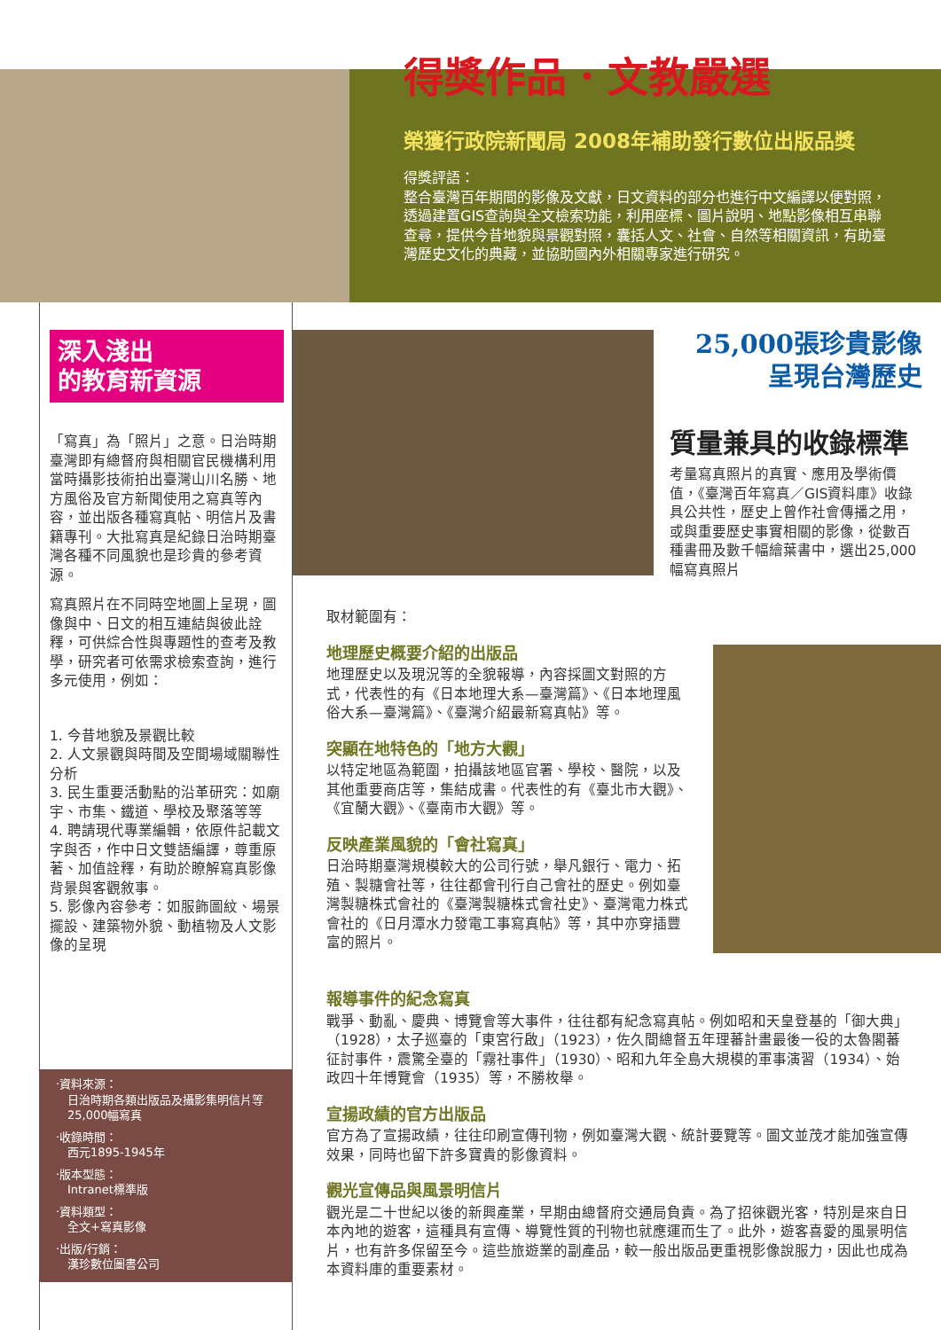得獎作品．文教嚴選
榮獲行政院新聞局 2008年補助發行數位出版品獎
得獎評語：
整合臺灣百年期間的影像及文獻，日文資料的部分也進行中文編譯以便對照，透過建置GIS查詢與全文檢索功能，利用座標、圖片說明、地點影像相互串聯查尋，提供今昔地貌與景觀對照，囊括人文、社會、自然等相關資訊，有助臺灣歷史文化的典藏，並協助國內外相關專家進行研究。
深入淺出
的教育新資源
「寫真」為「照片」之意。日治時期臺灣即有總督府與相關官民機構利用當時攝影技術拍出臺灣山川名勝、地方風俗及官方新聞使用之寫真等內容，並出版各種寫真帖、明信片及書籍專刊。大批寫真是紀錄日治時期臺灣各種不同風貌也是珍貴的參考資源。
寫真照片在不同時空地圖上呈現，圖像與中、日文的相互連結與彼此詮釋，可供綜合性與專題性的查考及教學，研究者可依需求檢索查詢，進行多元使用，例如：
1. 今昔地貌及景觀比較
2. 人文景觀與時間及空間場域關聯性分析
3. 民生重要活動點的沿革研究：如廟宇、市集、鐵道、學校及聚落等等
4. 聘請現代專業編輯，依原件記載文字與否，作中日文雙語編譯，尊重原著、加值詮釋，有助於瞭解寫真影像背景與客觀敘事。
5. 影像內容參考：如服飾圖紋、場景擺設、建築物外貌、動植物及人文影像的呈現
‧資料來源：
　日治時期各類出版品及攝影集明信片等
　25,000幅寫真
‧收錄時間：
　西元1895-1945年
‧版本型態：
　Intranet標準版
‧資料類型：
　全文+寫真影像
‧出版/行銷：
　漢珍數位圖書公司
25,000張珍貴影像
呈現台灣歷史
質量兼具的收錄標準
考量寫真照片的真實、應用及學術價值，《臺灣百年寫真／GIS資料庫》收錄具公共性，歷史上曾作社會傳播之用，或與重要歷史事實相關的影像，從數百種書冊及數千幅繪葉書中，選出25,000幅寫真照片
取材範圍有：
地理歷史概要介紹的出版品
地理歷史以及現況等的全貌報導，內容採圖文對照的方式，代表性的有《日本地理大系—臺灣篇》、《日本地理風俗大系—臺灣篇》、《臺灣介紹最新寫真帖》等。
突顯在地特色的「地方大觀」
以特定地區為範圍，拍攝該地區官署、學校、醫院，以及其他重要商店等，集結成書。代表性的有《臺北市大觀》、《宜蘭大觀》、《臺南市大觀》等。
反映產業風貌的「會社寫真」
日治時期臺灣規模較大的公司行號，舉凡銀行、電力、拓殖、製糖會社等，往往都會刊行自己會社的歷史。例如臺灣製糖株式會社的《臺灣製糖株式會社史》、臺灣電力株式會社的《日月潭水力發電工事寫真帖》等，其中亦穿插豐富的照片。
報導事件的紀念寫真
戰爭、動亂、慶典、博覽會等大事件，往往都有紀念寫真帖。例如昭和天皇登基的「御大典」（1928），太子巡臺的「東宮行啟」（1923），佐久間總督五年理蕃計畫最後一役的太魯閣蕃征討事件，震驚全臺的「霧社事件」（1930）、昭和九年全島大規模的軍事演習（1934）、始政四十年博覽會（1935）等，不勝枚舉。
宣揚政績的官方出版品
官方為了宣揚政績，往往印刷宣傳刊物，例如臺灣大觀、統計要覽等。圖文並茂才能加強宣傳效果，同時也留下許多寶貴的影像資料。
觀光宣傳品與風景明信片
觀光是二十世紀以後的新興產業，早期由總督府交通局負責。為了招徠觀光客，特別是來自日本內地的遊客，這種具有宣傳、導覽性質的刊物也就應運而生了。此外，遊客喜愛的風景明信片，也有許多保留至今。這些旅遊業的副產品，較一般出版品更重視影像說服力，因此也成為本資料庫的重要素材。